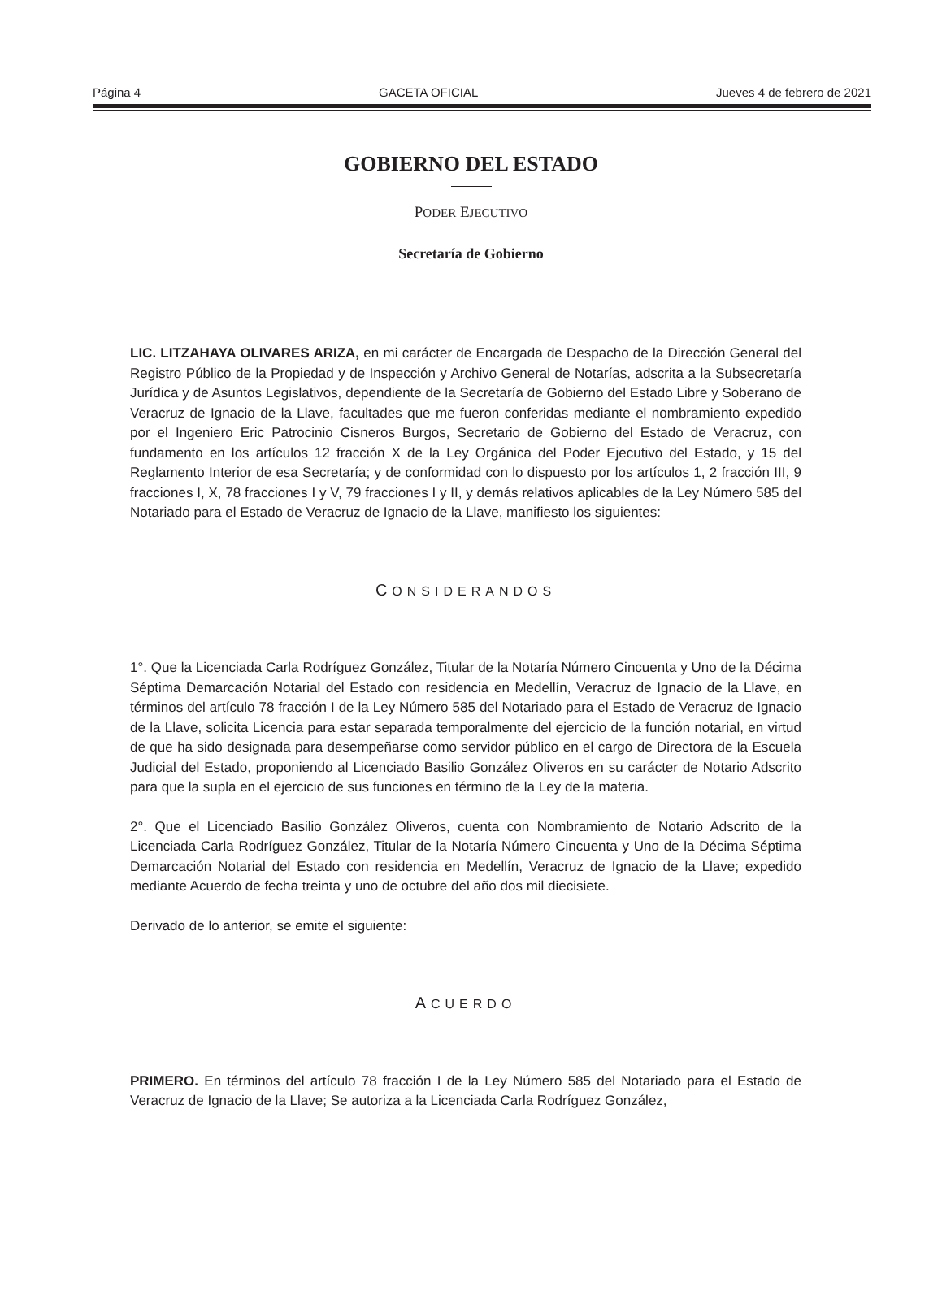Página 4 GACETA OFICIAL Jueves 4 de febrero de 2021
GOBIERNO DEL ESTADO
PODER EJECUTIVO
Secretaría de Gobierno
LIC. LITZAHAYA OLIVARES ARIZA, en mi carácter de Encargada de Despacho de la Dirección General del Registro Público de la Propiedad y de Inspección y Archivo General de Notarías, adscrita a la Subsecretaría Jurídica y de Asuntos Legislativos, dependiente de la Secretaría de Gobierno del Estado Libre y Soberano de Veracruz de Ignacio de la Llave, facultades que me fueron conferidas mediante el nombramiento expedido por el Ingeniero Eric Patrocinio Cisneros Burgos, Secretario de Gobierno del Estado de Veracruz, con fundamento en los artículos 12 fracción X de la Ley Orgánica del Poder Ejecutivo del Estado, y 15 del Reglamento Interior de esa Secretaría; y de conformidad con lo dispuesto por los artículos 1, 2 fracción III, 9 fracciones I, X, 78 fracciones I y V, 79 fracciones I y II, y demás relativos aplicables de la Ley Número 585 del Notariado para el Estado de Veracruz de Ignacio de la Llave, manifiesto los siguientes:
CONSIDERANDOS
1°. Que la Licenciada Carla Rodríguez González, Titular de la Notaría Número Cincuenta y Uno de la Décima Séptima Demarcación Notarial del Estado con residencia en Medellín, Veracruz de Ignacio de la Llave, en términos del artículo 78 fracción I de la Ley Número 585 del Notariado para el Estado de Veracruz de Ignacio de la Llave, solicita Licencia para estar separada temporalmente del ejercicio de la función notarial, en virtud de que ha sido designada para desempeñarse como servidor público en el cargo de Directora de la Escuela Judicial del Estado, proponiendo al Licenciado Basilio González Oliveros en su carácter de Notario Adscrito para que la supla en el ejercicio de sus funciones en término de la Ley de la materia.
2°. Que el Licenciado Basilio González Oliveros, cuenta con Nombramiento de Notario Adscrito de la Licenciada Carla Rodríguez González, Titular de la Notaría Número Cincuenta y Uno de la Décima Séptima Demarcación Notarial del Estado con residencia en Medellín, Veracruz de Ignacio de la Llave; expedido mediante Acuerdo de fecha treinta y uno de octubre del año dos mil diecisiete.
Derivado de lo anterior, se emite el siguiente:
ACUERDO
PRIMERO. En términos del artículo 78 fracción I de la Ley Número 585 del Notariado para el Estado de Veracruz de Ignacio de la Llave; Se autoriza a la Licenciada Carla Rodríguez González,